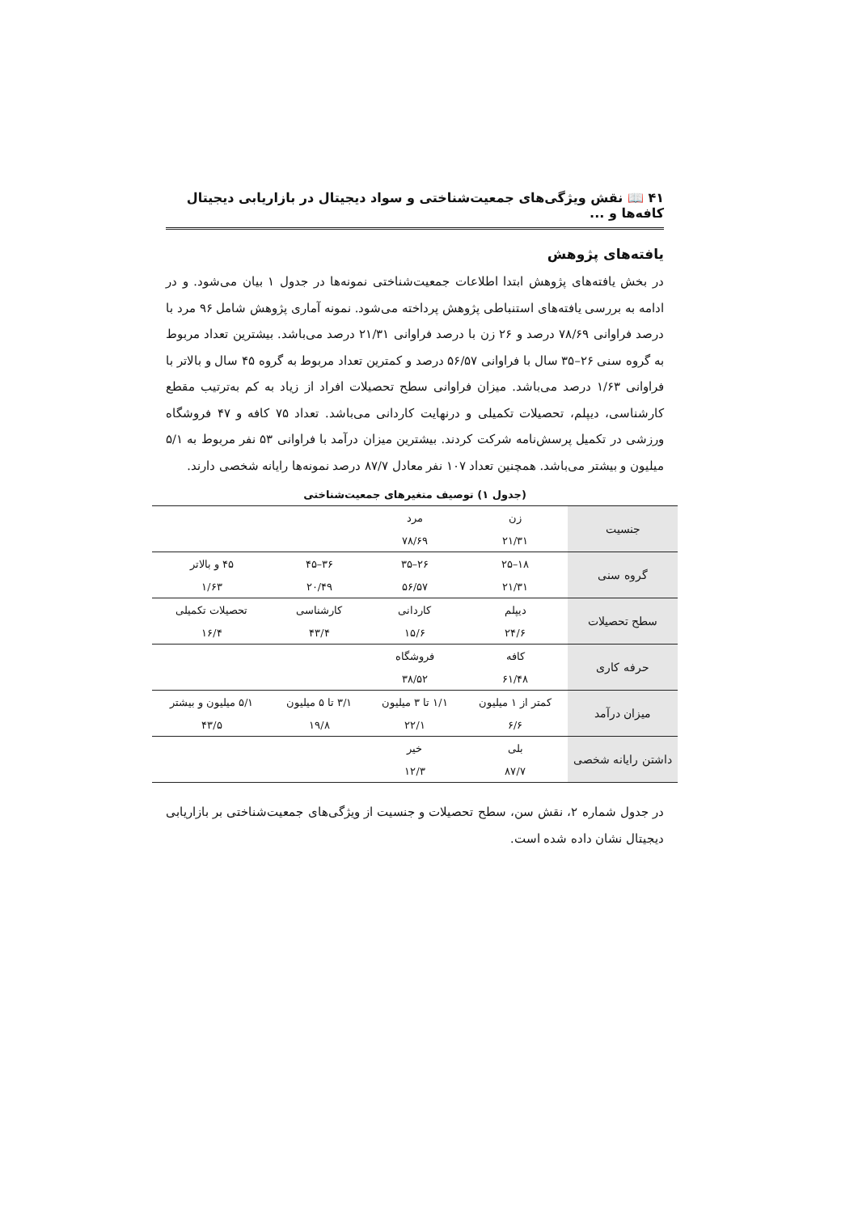۴۱ 📖 نقش ویژگی‌های جمعیت‌شناختی و سواد دیجیتال در بازاریابی دیجیتال کافه‌ها و ...
یافته‌های پژوهش
در بخش یافته‌های پژوهش ابتدا اطلاعات جمعیت‌شناختی نمونه‌ها در جدول ۱ بیان می‌شود. و در ادامه به بررسی یافته‌های استنباطی پژوهش پرداخته می‌شود. نمونه آماری پژوهش شامل ۹۶ مرد با درصد فراوانی ۷۸/۶۹ درصد و ۲۶ زن با درصد فراوانی ۲۱/۳۱ درصد می‌باشد. بیشترین تعداد مربوط به گروه سنی ۲۶–۳۵ سال با فراوانی ۵۶/۵۷ درصد و کمترین تعداد مربوط به گروه ۴۵ سال و بالاتر با فراوانی ۱/۶۳ درصد می‌باشد. میزان فراوانی سطح تحصیلات افراد از زیاد به کم به‌ترتیب مقطع کارشناسی، دیپلم، تحصیلات تکمیلی و درنهایت کاردانی می‌باشد. تعداد ۷۵ کافه و ۴۷ فروشگاه ورزشی در تکمیل پرسش‌نامه شرکت کردند. بیشترین میزان درآمد با فراوانی ۵۳ نفر مربوط به ۵/۱ میلیون و بیشتر می‌باشد. همچنین تعداد ۱۰۷ نفر معادل ۸۷/۷ درصد نمونه‌ها رایانه شخصی دارند.
(جدول ۱) توصیف متغیرهای جمعیت‌شناختی
| جنسیت | زن | مرد | | |
| | ۲۱/۳۱ | ۷۸/۶۹ | | |
| گروه سنی | ۱۸–۲۵ | ۲۶–۳۵ | ۳۶–۴۵ | ۴۵ و بالاتر |
| | ۲۱/۳۱ | ۵۶/۵۷ | ۲۰/۴۹ | ۱/۶۳ |
| سطح تحصیلات | دیپلم | کاردانی | کارشناسی | تحصیلات تکمیلی |
| | ۲۴/۶ | ۱۵/۶ | ۴۳/۴ | ۱۶/۴ |
| حرفه کاری | کافه | فروشگاه | | |
| | ۶۱/۴۸ | ۳۸/۵۲ | | |
| میزان درآمد | کمتر از ۱ میلیون | ۱/۱ تا ۳ میلیون | ۳/۱ تا ۵ میلیون | ۵/۱ میلیون و بیشتر |
| | ۶/۶ | ۲۲/۱ | ۱۹/۸ | ۴۳/۵ |
| داشتن رایانه شخصی | بلی | خیر | | |
| | ۸۷/۷ | ۱۲/۳ | | |
در جدول شماره ۲، نقش سن، سطح تحصیلات و جنسیت از ویژگی‌های جمعیت‌شناختی بر بازاریابی دیجیتال نشان داده شده است.